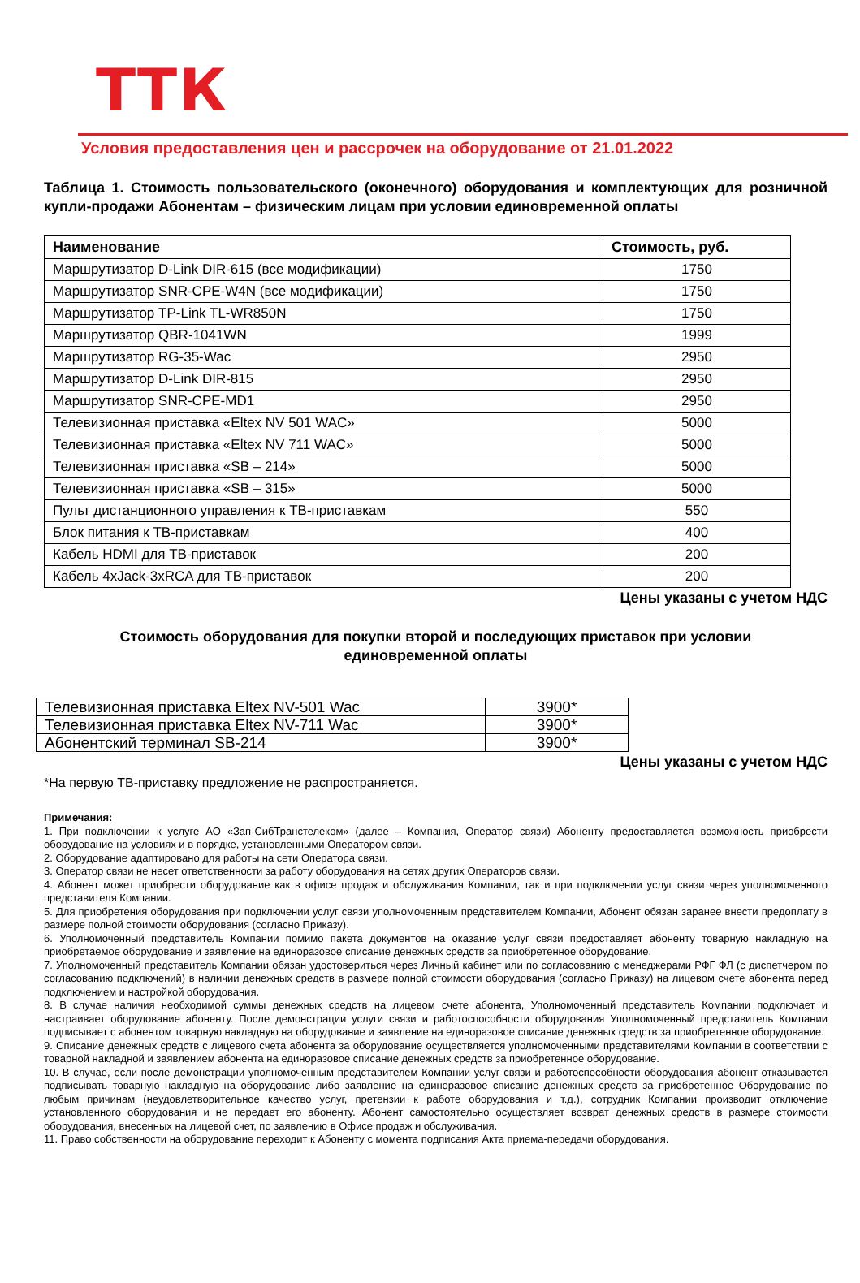ТТК
Условия предоставления цен и рассрочек на оборудование от 21.01.2022
Таблица 1. Стоимость пользовательского (оконечного) оборудования и комплектующих для розничной купли-продажи Абонентам – физическим лицам при условии единовременной оплаты
| Наименование | Стоимость, руб. |
| --- | --- |
| Маршрутизатор D-Link DIR-615 (все модификации) | 1750 |
| Маршрутизатор SNR-CPE-W4N (все модификации) | 1750 |
| Маршрутизатор TP-Link TL-WR850N | 1750 |
| Маршрутизатор QBR-1041WN | 1999 |
| Маршрутизатор RG-35-Wac | 2950 |
| Маршрутизатор D-Link DIR-815 | 2950 |
| Маршрутизатор SNR-CPE-MD1 | 2950 |
| Телевизионная приставка «Eltex NV 501 WAC» | 5000 |
| Телевизионная приставка «Eltex NV 711 WAC» | 5000 |
| Телевизионная приставка «SB – 214» | 5000 |
| Телевизионная приставка «SB – 315» | 5000 |
| Пульт дистанционного управления к ТВ-приставкам | 550 |
| Блок питания к ТВ-приставкам | 400 |
| Кабель HDMI для ТВ-приставок | 200 |
| Кабель 4xJack-3xRCA для ТВ-приставок | 200 |
Цены указаны с учетом НДС
Стоимость оборудования для покупки второй и последующих приставок при условии
единовременной оплаты
| Телевизионная приставка Eltex NV-501 Wac | 3900* |
| Телевизионная приставка Eltex NV-711 Wac | 3900* |
| Абонентский терминал SB-214 | 3900* |
Цены указаны с учетом НДС
*На первую ТВ-приставку предложение не распространяется.
Примечания:
1. При подключении к услуге АО «Зап-СибТранстелеком» (далее – Компания, Оператор связи) Абоненту предоставляется возможность приобрести оборудование на условиях и в порядке, установленными Оператором связи.
2. Оборудование адаптировано для работы на сети Оператора связи.
3. Оператор связи не несет ответственности за работу оборудования на сетях других Операторов связи.
4. Абонент может приобрести оборудование как в офисе продаж и обслуживания Компании, так и при подключении услуг связи через уполномоченного представителя Компании.
5. Для приобретения оборудования при подключении услуг связи уполномоченным представителем Компании, Абонент обязан заранее внести предоплату в размере полной стоимости оборудования (согласно Приказу).
6. Уполномоченный представитель Компании помимо пакета документов на оказание услуг связи предоставляет абоненту товарную накладную на приобретаемое оборудование и заявление на единоразовое списание денежных средств за приобретенное оборудование.
7. Уполномоченный представитель Компании обязан удостовериться через Личный кабинет или по согласованию с менеджерами РФГ ФЛ (с диспетчером по согласованию подключений) в наличии денежных средств в размере полной стоимости оборудования (согласно Приказу) на лицевом счете абонента перед подключением и настройкой оборудования.
8. В случае наличия необходимой суммы денежных средств на лицевом счете абонента, Уполномоченный представитель Компании подключает и настраивает оборудование абоненту. После демонстрации услуги связи и работоспособности оборудования Уполномоченный представитель Компании подписывает с абонентом товарную накладную на оборудование и заявление на единоразовое списание денежных средств за приобретенное оборудование.
9. Списание денежных средств с лицевого счета абонента за оборудование осуществляется уполномоченными представителями Компании в соответствии с товарной накладной и заявлением абонента на единоразовое списание денежных средств за приобретенное оборудование.
10. В случае, если после демонстрации уполномоченным представителем Компании услуг связи и работоспособности оборудования абонент отказывается подписывать товарную накладную на оборудование либо заявление на единоразовое списание денежных средств за приобретенное Оборудование по любым причинам (неудовлетворительное качество услуг, претензии к работе оборудования и т.д.), сотрудник Компании производит отключение установленного оборудования и не передает его абоненту. Абонент самостоятельно осуществляет возврат денежных средств в размере стоимости оборудования, внесенных на лицевой счет, по заявлению в Офисе продаж и обслуживания.
11. Право собственности на оборудование переходит к Абоненту с момента подписания Акта приема-передачи оборудования.